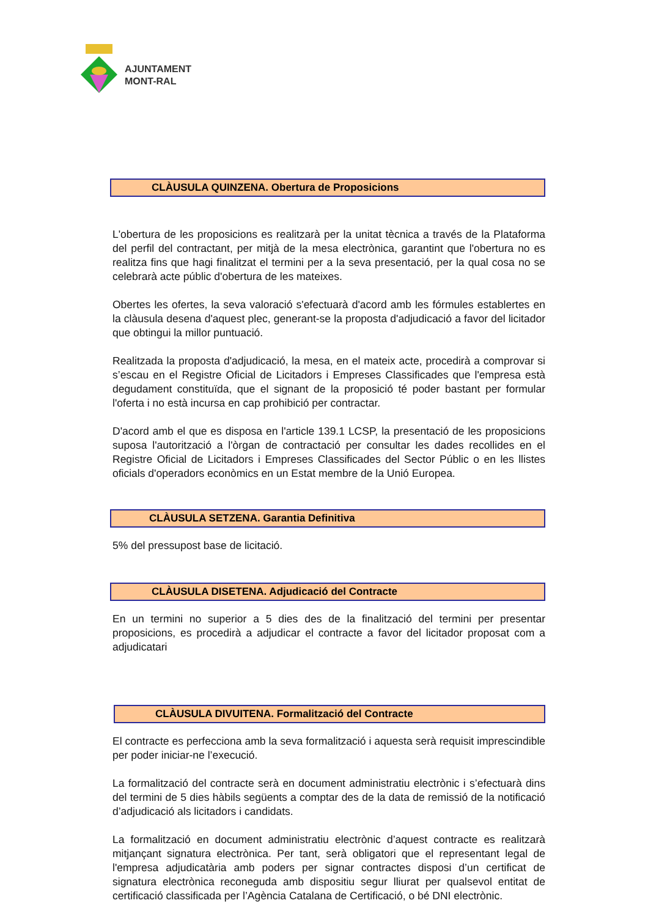AJUNTAMENT
MONT-RAL
CLÀUSULA QUINZENA. Obertura de Proposicions
L'obertura de les proposicions es realitzarà per la unitat tècnica a través de la Plataforma del perfil del contractant, per mitjà de la mesa electrònica, garantint que l'obertura no es realitza fins que hagi finalitzat el termini per a la seva presentació, per la qual cosa no se celebrarà acte públic d'obertura de les mateixes.
Obertes les ofertes, la seva valoració s'efectuarà d'acord amb les fórmules establertes en la clàusula desena d'aquest plec, generant-se la proposta d'adjudicació a favor del licitador que obtingui la millor puntuació.
Realitzada la proposta d'adjudicació, la mesa, en el mateix acte, procedirà a comprovar si s’escau en el Registre Oficial de Licitadors i Empreses Classificades que l'empresa està degudament constituïda, que el signant de la proposició té poder bastant per formular l'oferta i no està incursa en cap prohibició per contractar.
D'acord amb el que es disposa en l'article 139.1 LCSP, la presentació de les proposicions suposa l'autorització a l'òrgan de contractació per consultar les dades recollides en el Registre Oficial de Licitadors i Empreses Classificades del Sector Públic o en les llistes oficials d'operadors econòmics en un Estat membre de la Unió Europea.
CLÀUSULA SETZENA. Garantia Definitiva
5% del pressupost base de licitació.
CLÀUSULA DISETENA. Adjudicació del Contracte
En un termini no superior a 5 dies des de la finalització del termini per presentar proposicions, es procedirà a adjudicar el contracte a favor del licitador proposat com a adjudicatari
CLÀUSULA DIVUITENA. Formalització del Contracte
El contracte es perfecciona amb la seva formalització i aquesta serà requisit imprescindible per poder iniciar-ne l’execució.
La formalització del contracte serà en document administratiu electrònic i s’efectuarà dins del termini de 5 dies hàbils següents a comptar des de la data de remissió de la notificació d’adjudicació als licitadors i candidats.
La formalització en document administratiu electrònic d’aquest contracte es realitzarà mitjançant signatura electrònica. Per tant, serà obligatori que el representant legal de l'empresa adjudicatària amb poders per signar contractes disposi d’un certificat de signatura electrònica reconeguda amb dispositiu segur lliurat per qualsevol entitat de certificació classificada per l’Agència Catalana de Certificació, o bé DNI electrònic.